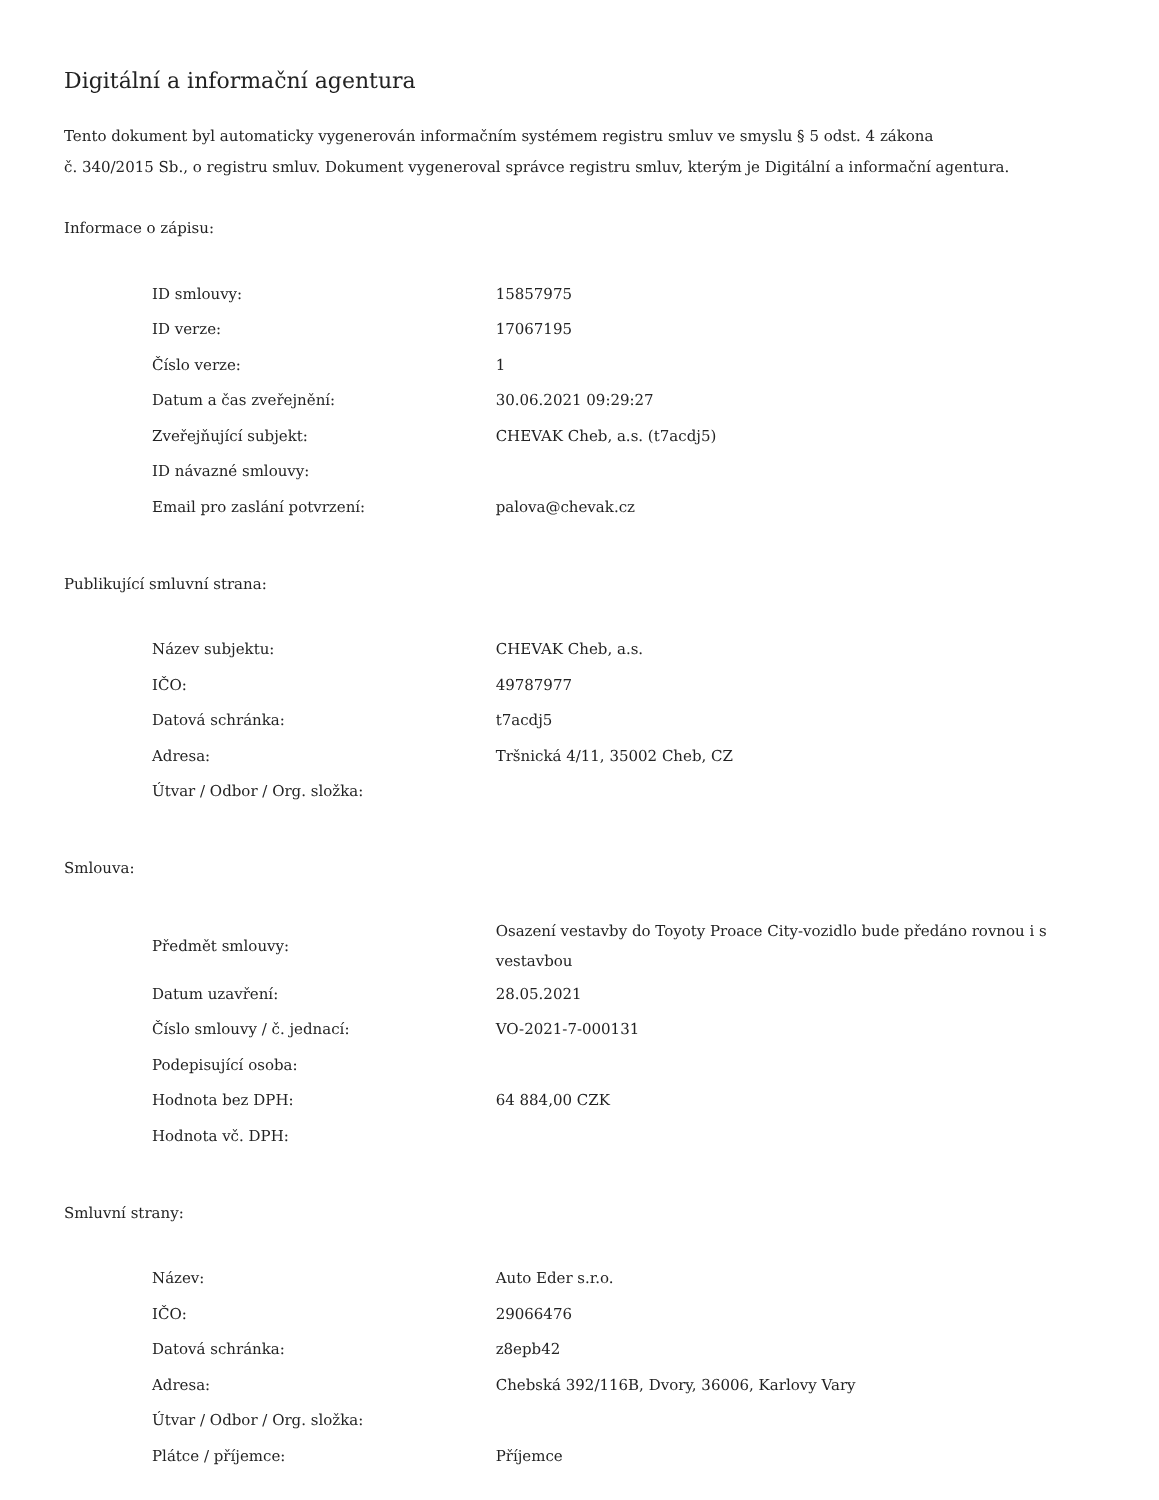Digitální a informační agentura
Tento dokument byl automaticky vygenerován informačním systémem registru smluv ve smyslu § 5 odst. 4 zákona
č. 340/2015 Sb., o registru smluv. Dokument vygeneroval správce registru smluv, kterým je Digitální a informační agentura.
Informace o zápisu:
| ID smlouvy: | 15857975 |
| ID verze: | 17067195 |
| Číslo verze: | 1 |
| Datum a čas zveřejnění: | 30.06.2021 09:29:27 |
| Zveřejňující subjekt: | CHEVAK Cheb, a.s. (t7acdj5) |
| ID návazné smlouvy: | |
| Email pro zaslání potvrzení: | palova@chevak.cz |
Publikující smluvní strana:
| Název subjektu: | CHEVAK Cheb, a.s. |
| IČO: | 49787977 |
| Datová schránka: | t7acdj5 |
| Adresa: | Tršnická 4/11, 35002 Cheb, CZ |
| Útvar / Odbor / Org. složka: | |
Smlouva:
| Předmět smlouvy: | Osazení vestavby do Toyoty Proace City-vozidlo bude předáno rovnou i s vestavbou |
| Datum uzavření: | 28.05.2021 |
| Číslo smlouvy / č. jednací: | VO-2021-7-000131 |
| Podepisující osoba: | |
| Hodnota bez DPH: | 64 884,00 CZK |
| Hodnota vč. DPH: | |
Smluvní strany:
| Název: | Auto Eder s.r.o. |
| IČO: | 29066476 |
| Datová schránka: | z8epb42 |
| Adresa: | Chebská 392/116B, Dvory, 36006, Karlovy Vary |
| Útvar / Odbor / Org. složka: | |
| Plátce / příjemce: | Příjemce |